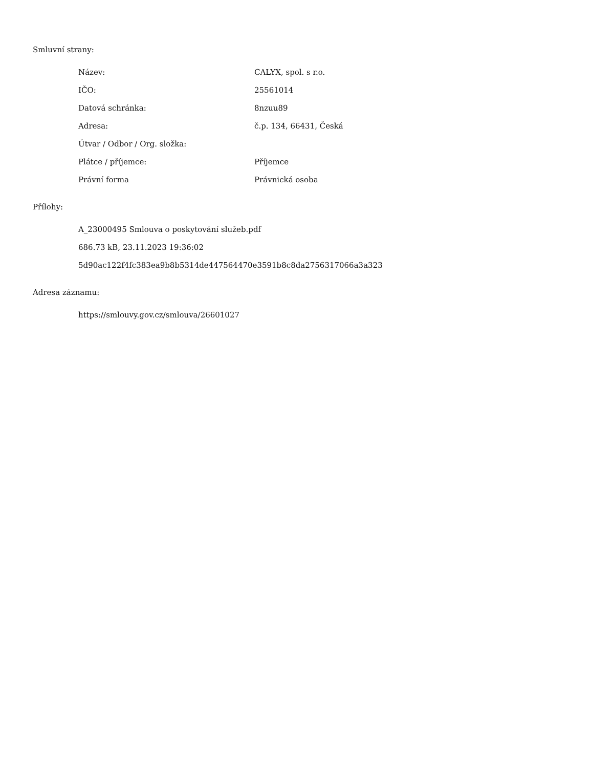Smluvní strany:
| Název: | CALYX, spol. s r.o. |
| IČO: | 25561014 |
| Datová schránka: | 8nzuu89 |
| Adresa: | č.p. 134, 66431, Česká |
| Útvar / Odbor / Org. složka: | |
| Plátce / příjemce: | Příjemce |
| Právní forma | Právnická osoba |
Přílohy:
A_23000495 Smlouva o poskytování služeb.pdf
686.73 kB, 23.11.2023 19:36:02
5d90ac122f4fc383ea9b8b5314de447564470e3591b8c8da2756317066a3a323
Adresa záznamu:
https://smlouvy.gov.cz/smlouva/26601027